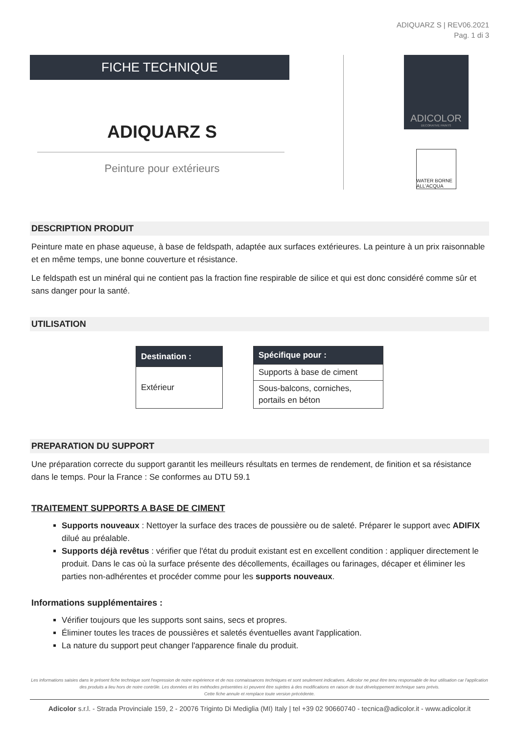ADIQUARZ S | REV06.2021
Pag. 1 di 3
FICHE TECHNIQUE
ADIQUARZ S
Peinture pour extérieurs
ADICOLOR
DECORATIVE PAINTS
WATER BORNE ALL'ACQUA
DESCRIPTION PRODUIT
Peinture mate en phase aqueuse, à base de feldspath, adaptée aux surfaces extérieures. La peinture à un prix raisonnable et en même temps, une bonne couverture et résistance.
Le feldspath est un minéral qui ne contient pas la fraction fine respirable de silice et qui est donc considéré comme sûr et sans danger pour la santé.
UTILISATION
| Destination : |
| --- |
| Extérieur |
| Spécifique pour : |
| --- |
| Supports à base de ciment |
| Sous-balcons, corniches, portails en béton |
PREPARATION DU SUPPORT
Une préparation correcte du support garantit les meilleurs résultats en termes de rendement, de finition et sa résistance dans le temps. Pour la France : Se conformes au DTU 59.1
TRAITEMENT SUPPORTS A BASE DE CIMENT
Supports nouveaux : Nettoyer la surface des traces de poussière ou de saleté. Préparer le support avec ADIFIX dilué au préalable.
Supports déjà revêtus : vérifier que l'état du produit existant est en excellent condition : appliquer directement le produit. Dans le cas où la surface présente des décollements, écaillages ou farinages, décaper et éliminer les parties non-adhérentes et procéder comme pour les supports nouveaux.
Informations supplémentaires :
Vérifier toujours que les supports sont sains, secs et propres.
Éliminer toutes les traces de poussières et saletés éventuelles avant l'application.
La nature du support peut changer l'apparence finale du produit.
Les informations saisies dans le présent fiche technique sont l'expression de notre expérience et de nos connaissances techniques et sont seulement indicatives. Adicolor ne peut être tenu responsable de leur utilisation car l'application des produits a lieu hors de notre contrôle. Les données et les méthodes présentées ici peuvent être sujettes à des modifications en raison de tout développement technique sans prévis.
Cette fiche annule et remplace toute version précédente.
Adicolor s.r.l. - Strada Provinciale 159, 2 - 20076 Trigint﻿o Di Mediglia (MI) Italy | tel +39 02 90660740 - tecnica@adicolor.it - www.adicolor.it